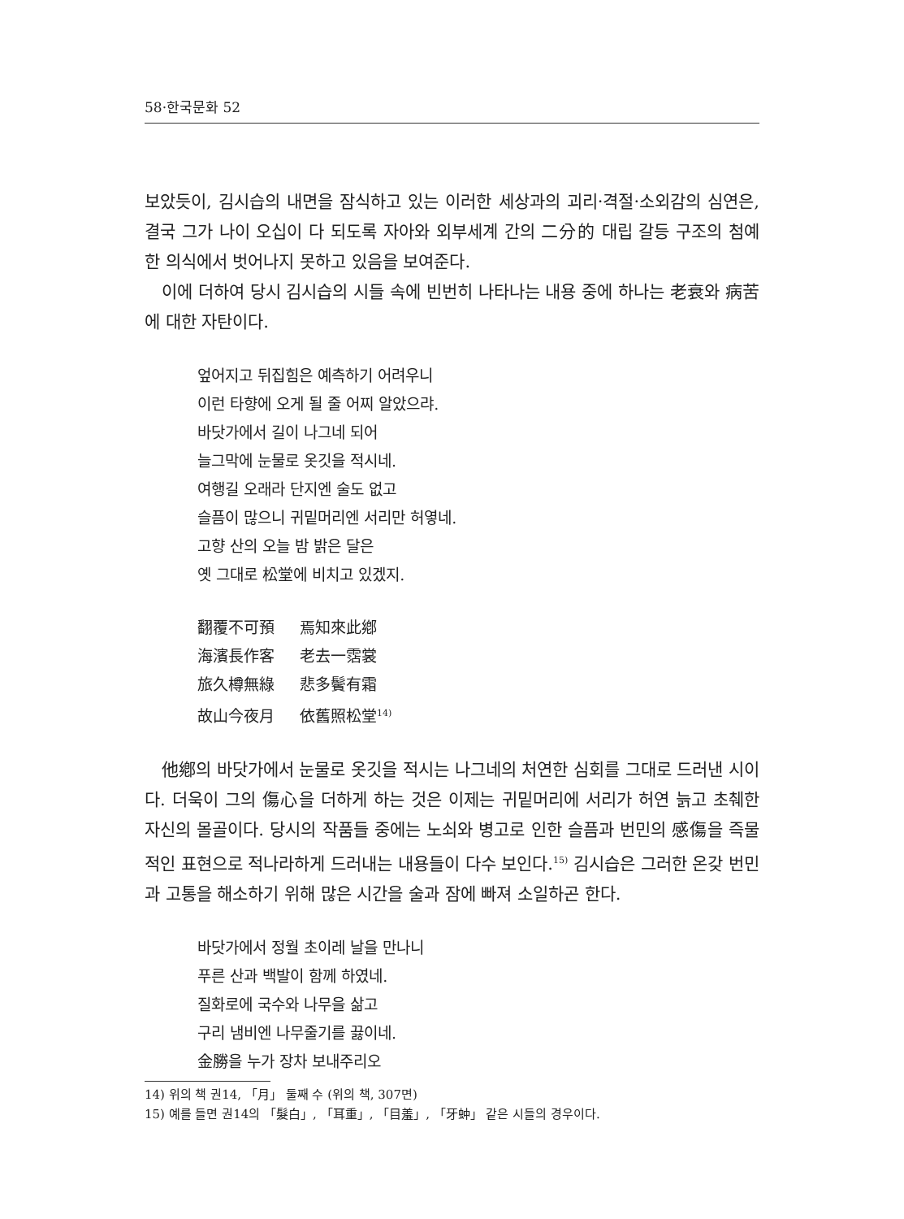58·한국문화 52
보았듯이, 김시습의 내면을 잠식하고 있는 이러한 세상과의 괴리·격절·소외감의 심연은, 결국 그가 나이 오십이 다 되도록 자아와 외부세계 간의 二分的 대립 갈등 구조의 첨예한 의식에서 벗어나지 못하고 있음을 보여준다.
이에 더하여 당시 김시습의 시들 속에 빈번히 나타나는 내용 중에 하나는 老衰와 病苦에 대한 자탄이다.
엎어지고 뒤집힘은 예측하기 어려우니
이런 타향에 오게 될 줄 어찌 알았으랴.
바닷가에서 길이 나그네 되어
늘그막에 눈물로 옷깃을 적시네.
여행길 오래라 단지엔 술도 없고
슬픔이 많으니 귀밑머리엔 서리만 허옇네.
고향 산의 오늘 밤 밝은 달은
옛 그대로 松堂에 비치고 있겠지.
翻覆不可預 焉知來此鄕
海濱長作客 老去一霑裳
旅久樽無綠 悲多鬢有霜
故山今夜月 依舊照松堂<sup>14)</sup>
他鄕의 바닷가에서 눈물로 옷깃을 적시는 나그네의 처연한 심회를 그대로 드러낸 시이다. 더욱이 그의 傷心을 더하게 하는 것은 이제는 귀밑머리에 서리가 허연 늙고 초췌한 자신의 몰골이다. 당시의 작품들 중에는 노쇠와 병고로 인한 슬픔과 번민의 感傷을 즉물적인 표현으로 적나라하게 드러내는 내용들이 다수 보인다.<sup>15)</sup> 김시습은 그러한 온갖 번민과 고통을 해소하기 위해 많은 시간을 술과 잠에 빠져 소일하곤 한다.
바닷가에서 정월 초이레 날을 만나니
푸른 산과 백발이 함께 하였네.
질화로에 국수와 나무을 삶고
구리 냄비엔 나무줄기를 끓이네.
金勝을 누가 장차 보내주리오
14) 위의 책 권14, 「月」 둘째 수 (위의 책, 307면)
15) 예를 들면 권14의 「髮白」, 「耳重」, 「目羞」, 「牙蚛」 같은 시들의 경우이다.